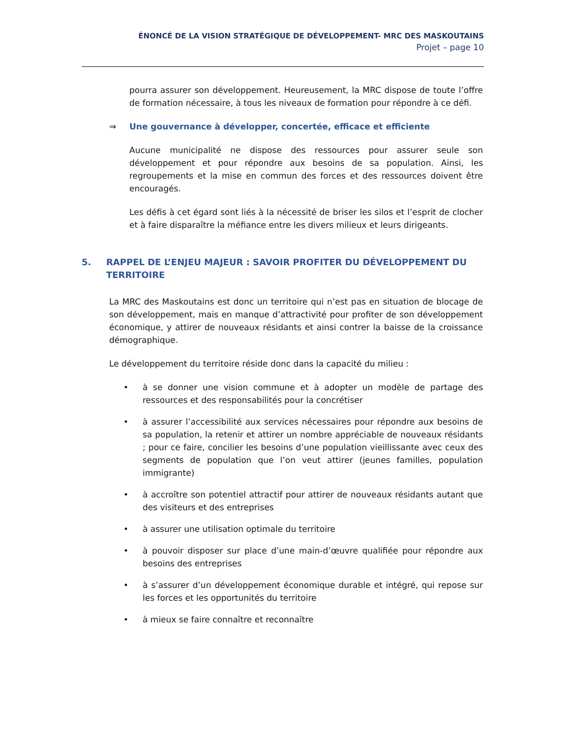ÉNONCÉ DE LA VISION STRATÉGIQUE DE DÉVELOPPEMENT- MRC DES MASKOUTAINS
Projet – page 10
pourra assurer son développement. Heureusement, la MRC dispose de toute l’offre de formation nécessaire, à tous les niveaux de formation pour répondre à ce défi.
⇒ Une gouvernance à développer, concertée, efficace et efficiente
Aucune municipalité ne dispose des ressources pour assurer seule son développement et pour répondre aux besoins de sa population. Ainsi, les regroupements et la mise en commun des forces et des ressources doivent être encouragés.
Les défis à cet égard sont liés à la nécessité de briser les silos et l’esprit de clocher et à faire disparaître la méfiance entre les divers milieux et leurs dirigeants.
5. RAPPEL DE L’ENJEU MAJEUR : SAVOIR PROFITER DU DÉVELOPPEMENT DU TERRITOIRE
La MRC des Maskoutains est donc un territoire qui n’est pas en situation de blocage de son développement, mais en manque d’attractivité pour profiter de son développement économique, y attirer de nouveaux résidants et ainsi contrer la baisse de la croissance démographique.
Le développement du territoire réside donc dans la capacité du milieu :
• à se donner une vision commune et à adopter un modèle de partage des ressources et des responsabilités pour la concrétiser
• à assurer l’accessibilité aux services nécessaires pour répondre aux besoins de sa population, la retenir et attirer un nombre appréciable de nouveaux résidants ; pour ce faire, concilier les besoins d’une population vieillissante avec ceux des segments de population que l’on veut attirer (jeunes familles, population immigrante)
• à accroître son potentiel attractif pour attirer de nouveaux résidants autant que des visiteurs et des entreprises
• à assurer une utilisation optimale du territoire
• à pouvoir disposer sur place d’une main-d’œuvre qualifiée pour répondre aux besoins des entreprises
• à s’assurer d’un développement économique durable et intégré, qui repose sur les forces et les opportunités du territoire
• à mieux se faire connaître et reconnaître